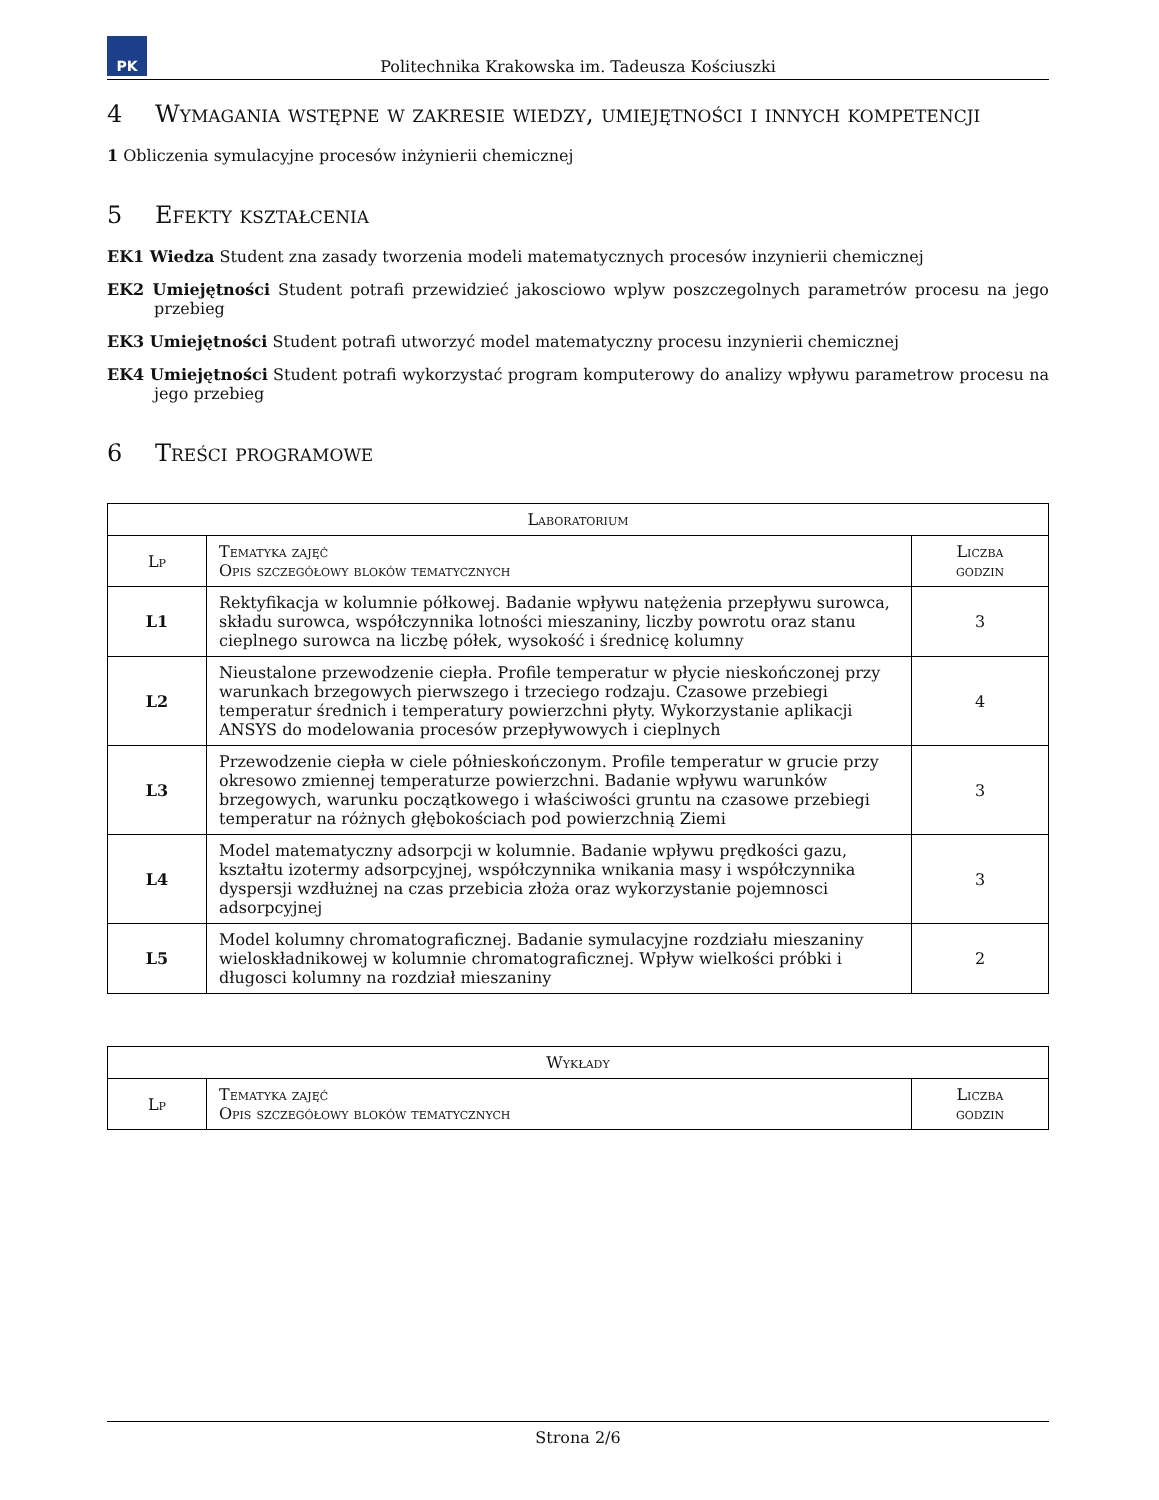PK
Politechnika Krakowska im. Tadeusza Kościuszki
4 Wymagania wstępne w zakresie wiedzy, umiejętności i innych kompetencji
1 Obliczenia symulacyjne procesów inżynierii chemicznej
5 Efekty kształcenia
EK1 Wiedza Student zna zasady tworzenia modeli matematycznych procesów inzynierii chemicznej
EK2 Umiejętności Student potrafi przewidzieć jakosciowo wplyw poszczegolnych parametrów procesu na jego przebieg
EK3 Umiejętności Student potrafi utworzyć model matematyczny procesu inzynierii chemicznej
EK4 Umiejętności Student potrafi wykorzystać program komputerowy do analizy wpływu parametrow procesu na jego przebieg
6 Treści programowe
| Laboratorium | | |
| --- | --- | --- |
| Lp | Tematyka zajęć Opis szczegółowy bloków tematycznych | Liczba godzin |
| L1 | Rektyfikacja w kolumnie półkowej. Badanie wpływu natężenia przepływu surowca, składu surowca, współczynnika lotności mieszaniny, liczby powrotu oraz stanu cieplnego surowca na liczbę półek, wysokość i średnicę kolumny | 3 |
| L2 | Nieustalone przewodzenie ciepła. Profile temperatur w płycie nieskończonej przy warunkach brzegowych pierwszego i trzeciego rodzaju. Czasowe przebiegi temperatur średnich i temperatury powierzchni płyty. Wykorzystanie aplikacji ANSYS do modelowania procesów przepływowych i cieplnych | 4 |
| L3 | Przewodzenie ciepła w ciele półnieskończonym. Profile temperatur w grucie przy okresowo zmiennej temperaturze powierzchni. Badanie wpływu warunków brzegowych, warunku początkowego i właściwości gruntu na czasowe przebiegi temperatur na różnych głębokościach pod powierzchnią Ziemi | 3 |
| L4 | Model matematyczny adsorpcji w kolumnie. Badanie wpływu prędkości gazu, kształtu izotermy adsorpcyjnej, współczynnika wnikania masy i współczynnika dyspersji wzdłużnej na czas przebicia złoża oraz wykorzystanie pojemnosci adsorpcyjnej | 3 |
| L5 | Model kolumny chromatograficznej. Badanie symulacyjne rozdziału mieszaniny wieloskładnikowej w kolumnie chromatograficznej. Wpływ wielkości próbki i długosci kolumny na rozdział mieszaniny | 2 |
| Wykłady | | |
| --- | --- | --- |
| Lp | Tematyka zajęć Opis szczegółowy bloków tematycznych | Liczba godzin |
Strona 2/6